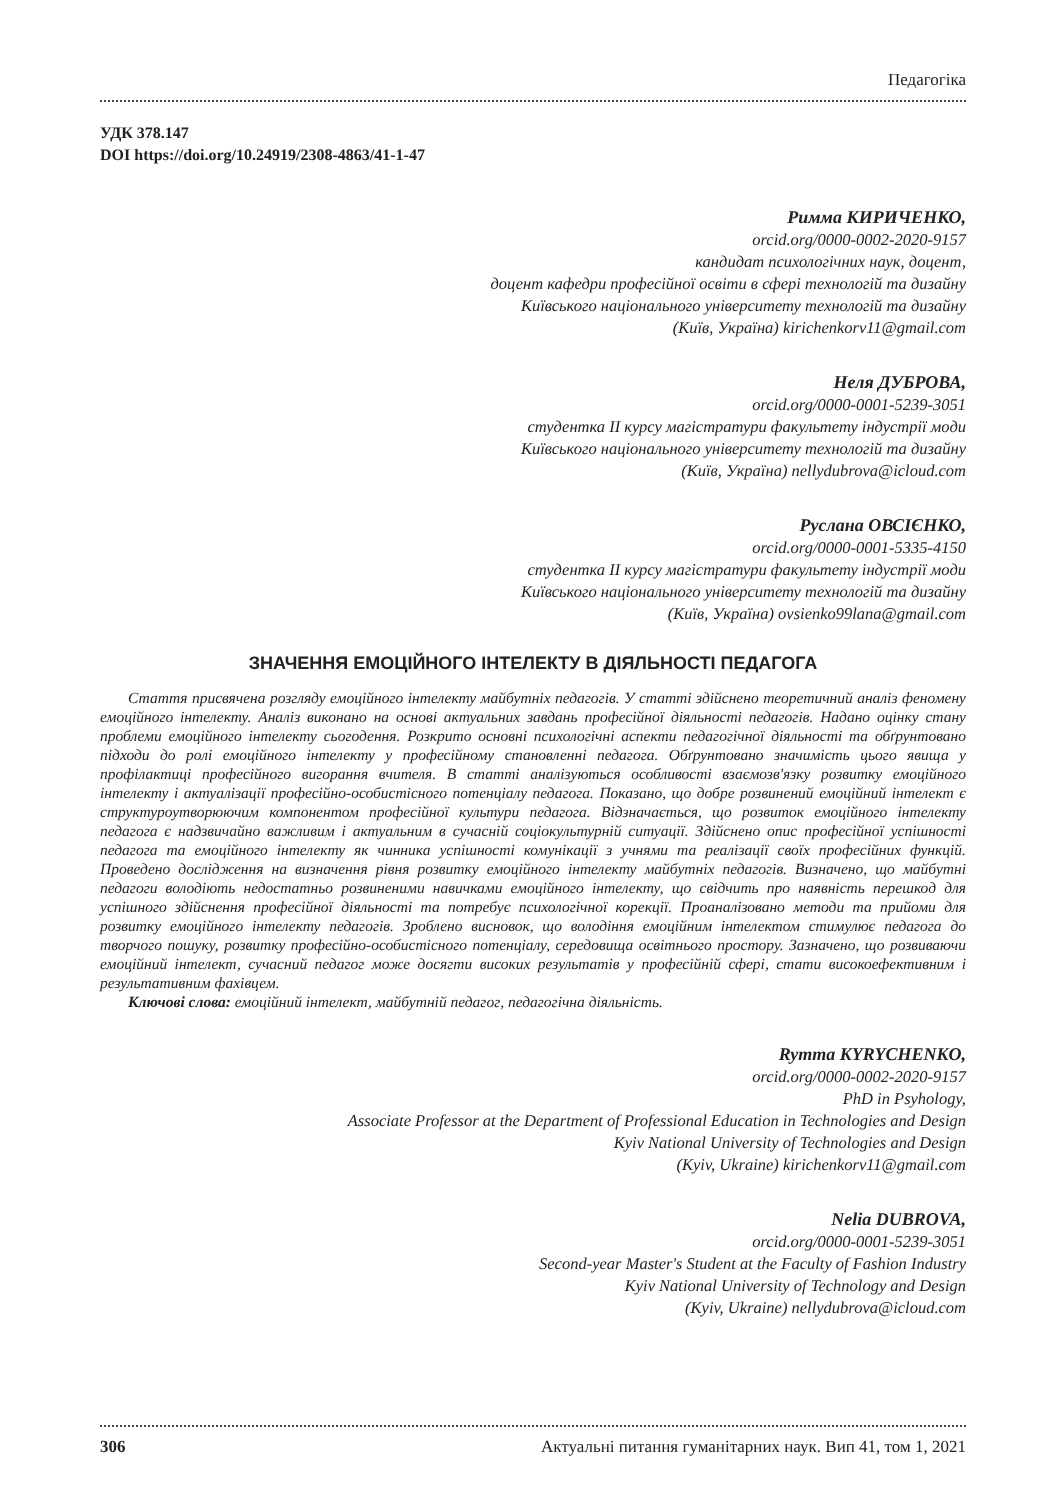Педагогіка
УДК 378.147
DOI https://doi.org/10.24919/2308-4863/41-1-47
Римма КИРИЧЕНКО,
orcid.org/0000-0002-2020-9157
кандидат психологічних наук, доцент,
доцент кафедри професійної освіти в сфері технологій та дизайну
Київського національного університету технологій та дизайну
(Київ, Україна) kirichenkorv11@gmail.com
Неля ДУБРОВА,
orcid.org/0000-0001-5239-3051
студентка ІІ курсу магістратури факультету індустрії моди
Київського національного університету технологій та дизайну
(Київ, Україна) nellydubrova@icloud.com
Руслана ОВСІЄНКО,
orcid.org/0000-0001-5335-4150
студентка ІІ курсу магістратури факультету індустрії моди
Київського національного університету технологій та дизайну
(Київ, Україна) ovsienko99lana@gmail.com
ЗНАЧЕННЯ ЕМОЦІЙНОГО ІНТЕЛЕКТУ В ДІЯЛЬНОСТІ ПЕДАГОГА
Стаття присвячена розгляду емоційного інтелекту майбутніх педагогів. У статті здійснено теоретичний аналіз феномену емоційного інтелекту. Аналіз виконано на основі актуальних завдань професійної діяльності педагогів. Надано оцінку стану проблеми емоційного інтелекту сьогодення. Розкрито основні психологічні аспекти педагогічної діяльності та обґрунтовано підходи до ролі емоційного інтелекту у професійному становленні педагога. Обґрунтовано значимість цього явища у профілактиці професійного вигорання вчителя. В статті аналізуються особливості взаємозв'язку розвитку емоційного інтелекту і актуалізації професійно-особистісного потенціалу педагога. Показано, що добре розвинений емоційний інтелект є структуроутворюючим компонентом професійної культури педагога. Відзначається, що розвиток емоційного інтелекту педагога є надзвичайно важливим і актуальним в сучасній соціокультурній ситуації. Здійснено опис професійної успішності педагога та емоційного інтелекту як чинника успішності комунікації з учнями та реалізації своїх професійних функцій. Проведено дослідження на визначення рівня розвитку емоційного інтелекту майбутніх педагогів. Визначено, що майбутні педагоги володіють недостатньо розвиненими навичками емоційного інтелекту, що свідчить про наявність перешкод для успішного здійснення професійної діяльності та потребує психологічної корекції. Проаналізовано методи та прийоми для розвитку емоційного інтелекту педагогів. Зроблено висновок, що володіння емоційним інтелектом стимулює педагога до творчого пошуку, розвитку професійно-особистісного потенціалу, середовища освітнього простору. Зазначено, що розвиваючи емоційний інтелект, сучасний педагог може досягти високих результатів у професійній сфері, стати високоефективним і результативним фахівцем.
Ключові слова: емоційний інтелект, майбутній педагог, педагогічна діяльність.
Rymma KYRYCHENKO,
orcid.org/0000-0002-2020-9157
PhD in Psyhology,
Associate Professor at the Department of Professional Education in Technologies and Design
Kyiv National University of Technologies and Design
(Kyiv, Ukraine) kirichenkorv11@gmail.com
Nelia DUBROVA,
orcid.org/0000-0001-5239-3051
Second-year Master's Student at the Faculty of Fashion Industry
Kyiv National University of Technology and Design
(Kyiv, Ukraine) nellydubrova@icloud.com
306 Актуальні питання гуманітарних наук. Вип 41, том 1, 2021